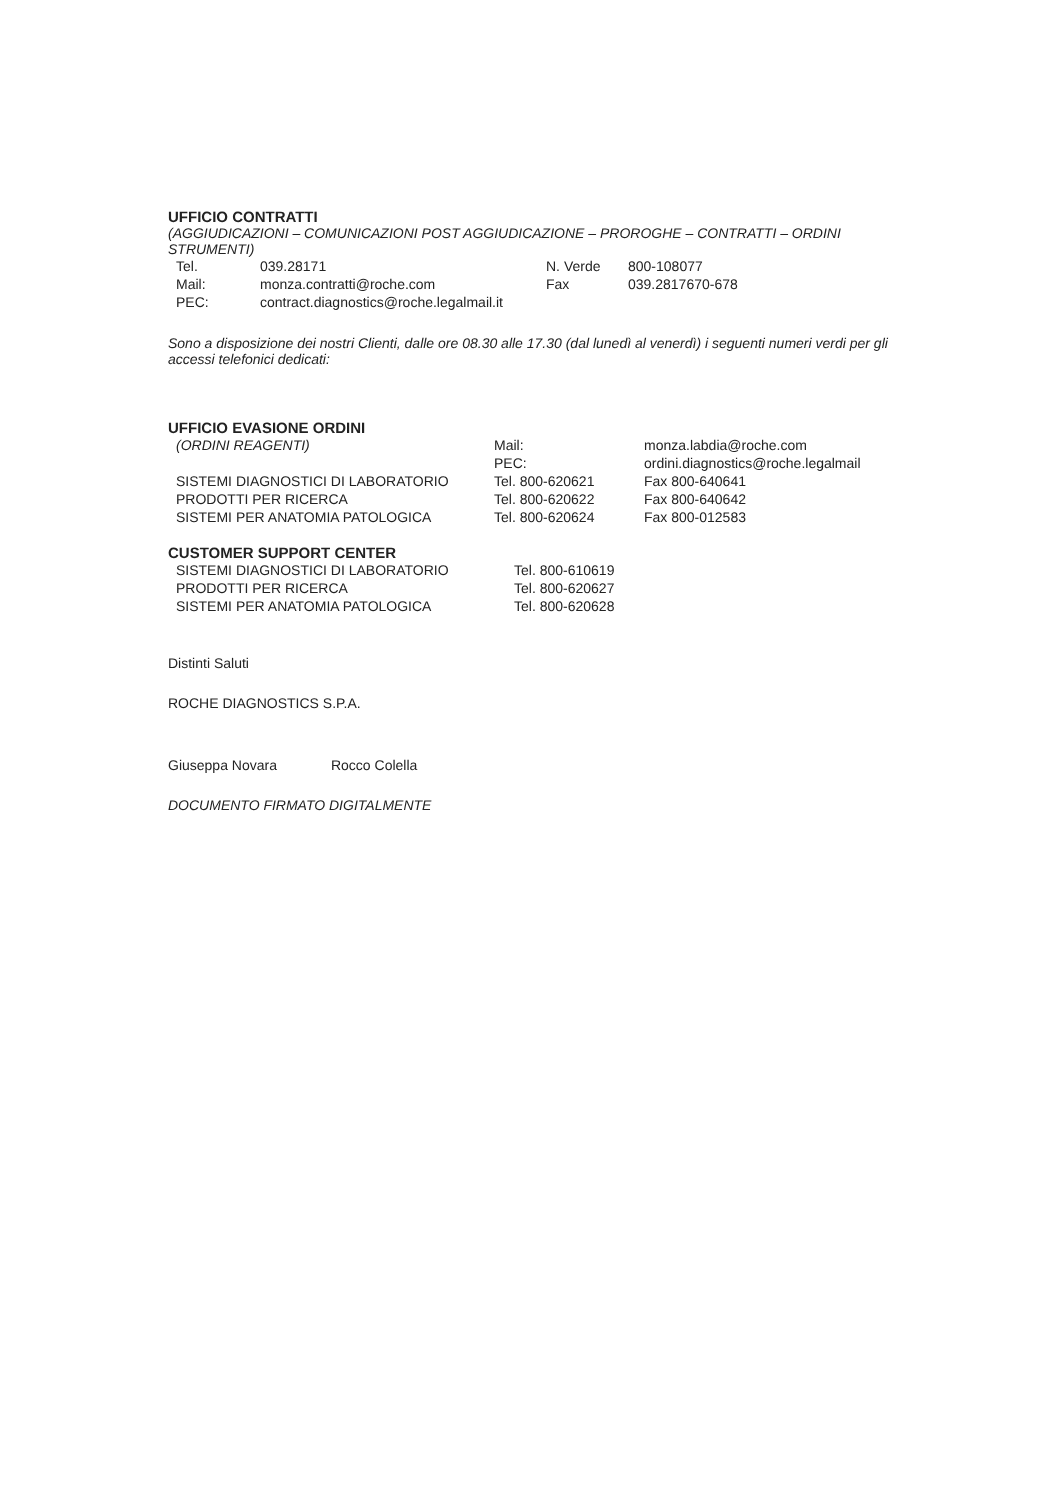UFFICIO CONTRATTI
(AGGIUDICAZIONI – COMUNICAZIONI POST AGGIUDICAZIONE – PROROGHE – CONTRATTI – ORDINI STRUMENTI)
| Tel. | 039.28171 | N. Verde | 800-108077 |
| Mail: | monza.contratti@roche.com | Fax | 039.2817670-678 |
| PEC: | contract.diagnostics@roche.legalmail.it | | |
Sono a disposizione dei nostri Clienti, dalle ore 08.30 alle 17.30 (dal lunedì al venerdì) i seguenti numeri verdi per gli accessi telefonici dedicati:
UFFICIO EVASIONE ORDINI
| (ORDINI REAGENTI) | Mail: | monza.labdia@roche.com |
| | PEC: | ordini.diagnostics@roche.legalmail |
| SISTEMI DIAGNOSTICI DI LABORATORIO | Tel. 800-620621 | Fax 800-640641 |
| PRODOTTI PER RICERCA | Tel. 800-620622 | Fax 800-640642 |
| SISTEMI PER ANATOMIA PATOLOGICA | Tel. 800-620624 | Fax 800-012583 |
CUSTOMER SUPPORT CENTER
| SISTEMI DIAGNOSTICI DI LABORATORIO | Tel. 800-610619 |
| PRODOTTI PER RICERCA | Tel. 800-620627 |
| SISTEMI PER ANATOMIA PATOLOGICA | Tel. 800-620628 |
Distinti Saluti
ROCHE DIAGNOSTICS S.P.A.
Giuseppa Novara Rocco Colella
DOCUMENTO FIRMATO DIGITALMENTE